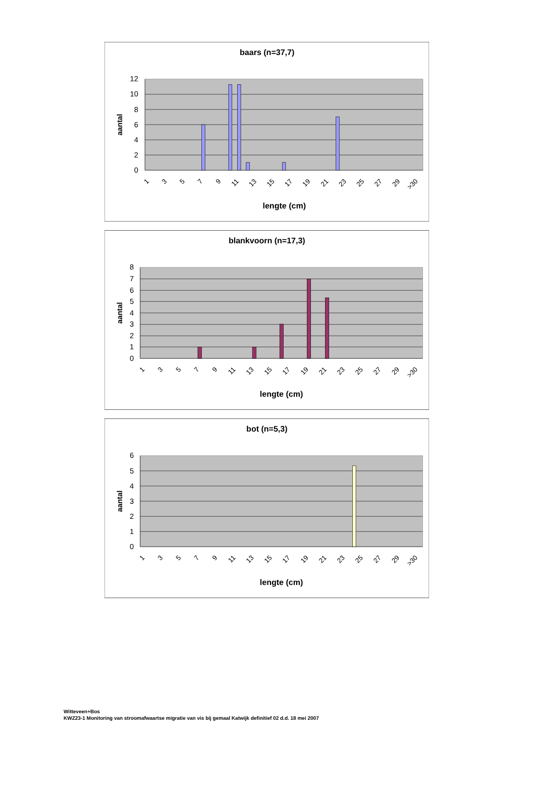baars (n=37,7)
12
10
8
6
4
2
0
aantal
1
3
5
7
9
11
13
15
17
19
21
23
25
27
29
>30
lengte (cm)
blankvoorn (n=17,3)
8
7
6
5
4
3
2
1
0
aantal
1
3
5
7
9
11
13
15
17
19
21
23
25
27
29
>30
lengte (cm)
bot (n=5,3)
6
5
4
3
2
1
0
aantal
1
3
5
7
9
11
13
15
17
19
21
23
25
27
29
>30
lengte (cm)
Witteveen+Bos
KWZ23-1 Monitoring van stroomafwaartse migratie van vis bij gemaal Katwijk definitief 02 d.d. 18 mei 2007